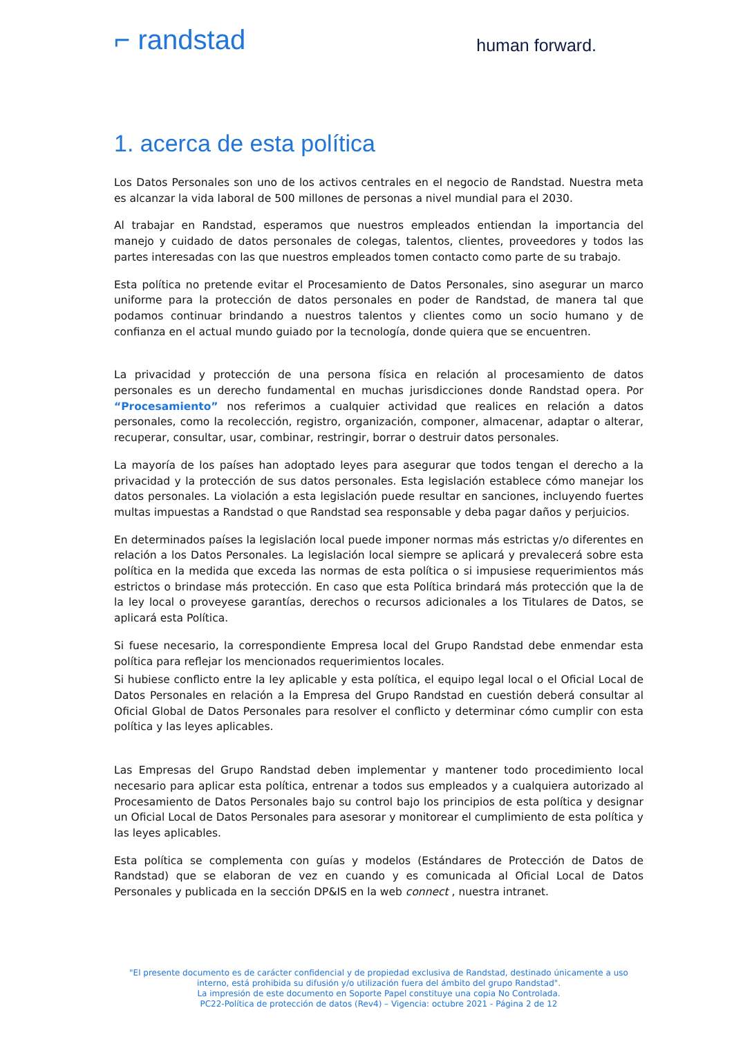⌐ randstad
human forward.
1. acerca de esta política
Los Datos Personales son uno de los activos centrales en el negocio de Randstad. Nuestra meta es alcanzar la vida laboral de 500 millones de personas a nivel mundial para el 2030.
Al trabajar en Randstad, esperamos que nuestros empleados entiendan la importancia del manejo y cuidado de datos personales de colegas, talentos, clientes, proveedores y todos las partes interesadas con las que nuestros empleados tomen contacto como parte de su trabajo.
Esta política no pretende evitar el Procesamiento de Datos Personales, sino asegurar un marco uniforme para la protección de datos personales en poder de Randstad, de manera tal que podamos continuar brindando a nuestros talentos y clientes como un socio humano y de confianza en el actual mundo guiado por la tecnología, donde quiera que se encuentren.
La privacidad y protección de una persona física en relación al procesamiento de datos personales es un derecho fundamental en muchas jurisdicciones donde Randstad opera. Por “Procesamiento” nos referimos a cualquier actividad que realices en relación a datos personales, como la recolección, registro, organización, componer, almacenar, adaptar o alterar, recuperar, consultar, usar, combinar, restringir, borrar o destruir datos personales.
La mayoría de los países han adoptado leyes para asegurar que todos tengan el derecho a la privacidad y la protección de sus datos personales. Esta legislación establece cómo manejar los datos personales. La violación a esta legislación puede resultar en sanciones, incluyendo fuertes multas impuestas a Randstad o que Randstad sea responsable y deba pagar daños y perjuicios.
En determinados países la legislación local puede imponer normas más estrictas y/o diferentes en relación a los Datos Personales. La legislación local siempre se aplicará y prevalecerá sobre esta política en la medida que exceda las normas de esta política o si impusiese requerimientos más estrictos o brindase más protección. En caso que esta Política brindará más protección que la de la ley local o proveyese garantías, derechos o recursos adicionales a los Titulares de Datos, se aplicará esta Política.
Si fuese necesario, la correspondiente Empresa local del Grupo Randstad debe enmendar esta política para reflejar los mencionados requerimientos locales.
Si hubiese conflicto entre la ley aplicable y esta política, el equipo legal local o el Oficial Local de Datos Personales en relación a la Empresa del Grupo Randstad en cuestión deberá consultar al Oficial Global de Datos Personales para resolver el conflicto y determinar cómo cumplir con esta política y las leyes aplicables.
Las Empresas del Grupo Randstad deben implementar y mantener todo procedimiento local necesario para aplicar esta política, entrenar a todos sus empleados y a cualquiera autorizado al Procesamiento de Datos Personales bajo su control bajo los principios de esta política y designar un Oficial Local de Datos Personales para asesorar y monitorear el cumplimiento de esta política y las leyes aplicables.
Esta política se complementa con guías y modelos (Estándares de Protección de Datos de Randstad) que se elaboran de vez en cuando y es comunicada al Oficial Local de Datos Personales y publicada en la sección DP&IS en la web connect , nuestra intranet.
"El presente documento es de carácter confidencial y de propiedad exclusiva de Randstad, destinado únicamente a uso interno, está prohibida su difusión y/o utilización fuera del ámbito del grupo Randstad".
La impresión de este documento en Soporte Papel constituye una copia No Controlada.
PC22-Política de protección de datos (Rev4) – Vigencia: octubre 2021 - Página 2 de 12